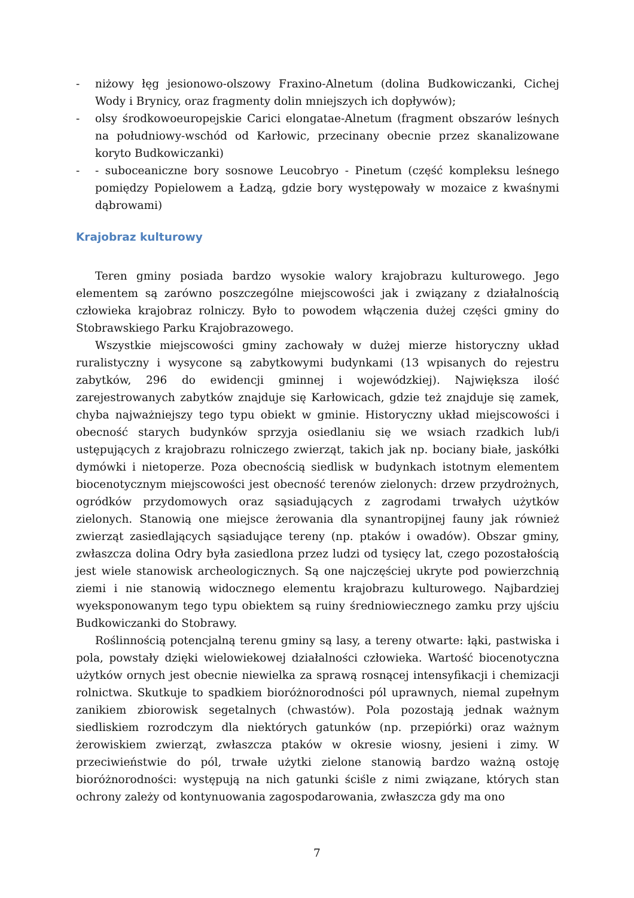- niżowy łęg jesionowo-olszowy Fraxino-Alnetum (dolina Budkowiczanki, Cichej Wody i Brynicy, oraz fragmenty dolin mniejszych ich dopływów);
- olsy środkowoeuropejskie Carici elongatae-Alnetum (fragment obszarów leśnych na południowy-wschód od Karłowic, przecinany obecnie przez skanalizowane koryto Budkowiczanki)
- - suboceaniczne bory sosnowe Leucobryo - Pinetum (część kompleksu leśnego pomiędzy Popielowem a Ładzą, gdzie bory występowały w mozaice z kwaśnymi dąbrowami)
Krajobraz kulturowy
Teren gminy posiada bardzo wysokie walory krajobrazu kulturowego. Jego elementem są zarówno poszczególne miejscowości jak i związany z działalnością człowieka krajobraz rolniczy. Było to powodem włączenia dużej części gminy do Stobrawskiego Parku Krajobrazowego.
Wszystkie miejscowości gminy zachowały w dużej mierze historyczny układ ruralistyczny i wysycone są zabytkowymi budynkami (13 wpisanych do rejestru zabytków, 296 do ewidencji gminnej i wojewódzkiej). Największa ilość zarejestrowanych zabytków znajduje się Karłowicach, gdzie też znajduje się zamek, chyba najważniejszy tego typu obiekt w gminie. Historyczny układ miejscowości i obecność starych budynków sprzyja osiedlaniu się we wsiach rzadkich lub/i ustępujących z krajobrazu rolniczego zwierząt, takich jak np. bociany białe, jaskółki dymówki i nietoperze. Poza obecnością siedlisk w budynkach istotnym elementem biocenotycznym miejscowości jest obecność terenów zielonych: drzew przydrożnych, ogródków przydomowych oraz sąsiadujących z zagrodami trwałych użytków zielonych. Stanowią one miejsce żerowania dla synantropijnej fauny jak również zwierząt zasiedlających sąsiadujące tereny (np. ptaków i owadów). Obszar gminy, zwłaszcza dolina Odry była zasiedlona przez ludzi od tysięcy lat, czego pozostałością jest wiele stanowisk archeologicznych. Są one najczęściej ukryte pod powierzchnią ziemi i nie stanowią widocznego elementu krajobrazu kulturowego. Najbardziej wyeksponowanym tego typu obiektem są ruiny średniowiecznego zamku przy ujściu Budkowiczanki do Stobrawy.
Roślinnością potencjalną terenu gminy są lasy, a tereny otwarte: łąki, pastwiska i pola, powstały dzięki wielowiekowej działalności człowieka. Wartość biocenotyczna użytków ornych jest obecnie niewielka za sprawą rosnącej intensyfikacji i chemizacji rolnictwa. Skutkuje to spadkiem bioróżnorodności pól uprawnych, niemal zupełnym zanikiem zbiorowisk segetalnych (chwastów). Pola pozostają jednak ważnym siedliskiem rozrodczym dla niektórych gatunków (np. przepiórki) oraz ważnym żerowiskiem zwierząt, zwłaszcza ptaków w okresie wiosny, jesieni i zimy. W przeciwieństwie do pól, trwałe użytki zielone stanowią bardzo ważną ostoję bioróżnorodności: występują na nich gatunki ściśle z nimi związane, których stan ochrony zależy od kontynuowania zagospodarowania, zwłaszcza gdy ma ono
7